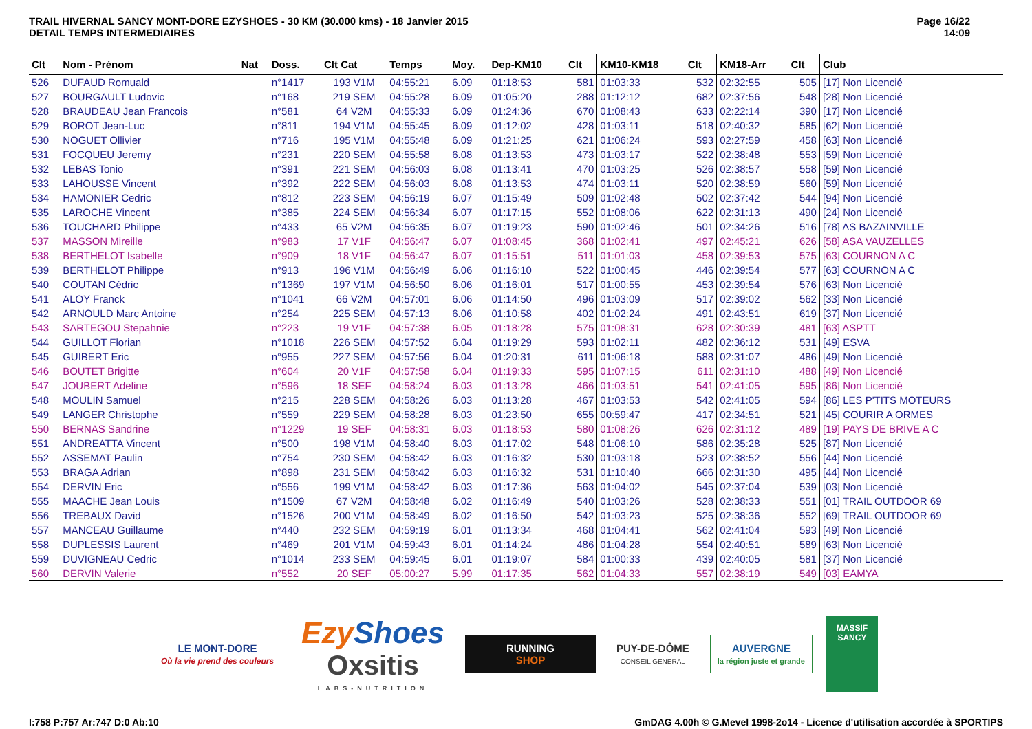TRAIL HIVERNAL SANCY MONT-DORE EZYSHOES - 30 KM (30.000 kms) - 18 Janvier 2015
DETAIL TEMPS INTERMEDIAIRES
Page 16/22
14:09
| Clt | Nom - Prénom | Nat | Doss. | Clt Cat | Temps | Moy. | Dep-KM10 | Clt | KM10-KM18 | Clt | KM18-Arr | Clt | Club |
| --- | --- | --- | --- | --- | --- | --- | --- | --- | --- | --- | --- | --- | --- |
| 526 | DUFAUD Romuald | | n°1417 | 193 V1M | 04:55:21 | 6.09 | 01:18:53 | 581 | 01:03:33 | 532 | 02:32:55 | 505 | [17] Non Licencié |
| 527 | BOURGAULT Ludovic | | n°168 | 219 SEM | 04:55:28 | 6.09 | 01:05:20 | 288 | 01:12:12 | 682 | 02:37:56 | 548 | [28] Non Licencié |
| 528 | BRAUDEAU Jean Francois | | n°581 | 64 V2M | 04:55:33 | 6.09 | 01:24:36 | 670 | 01:08:43 | 633 | 02:22:14 | 390 | [17] Non Licencié |
| 529 | BOROT Jean-Luc | | n°811 | 194 V1M | 04:55:45 | 6.09 | 01:12:02 | 428 | 01:03:11 | 518 | 02:40:32 | 585 | [62] Non Licencié |
| 530 | NOGUET Ollivier | | n°716 | 195 V1M | 04:55:48 | 6.09 | 01:21:25 | 621 | 01:06:24 | 593 | 02:27:59 | 458 | [63] Non Licencié |
| 531 | FOCQUEU Jeremy | | n°231 | 220 SEM | 04:55:58 | 6.08 | 01:13:53 | 473 | 01:03:17 | 522 | 02:38:48 | 553 | [59] Non Licencié |
| 532 | LEBAS Tonio | | n°391 | 221 SEM | 04:56:03 | 6.08 | 01:13:41 | 470 | 01:03:25 | 526 | 02:38:57 | 558 | [59] Non Licencié |
| 533 | LAHOUSSE Vincent | | n°392 | 222 SEM | 04:56:03 | 6.08 | 01:13:53 | 474 | 01:03:11 | 520 | 02:38:59 | 560 | [59] Non Licencié |
| 534 | HAMONIER Cedric | | n°812 | 223 SEM | 04:56:19 | 6.07 | 01:15:49 | 509 | 01:02:48 | 502 | 02:37:42 | 544 | [94] Non Licencié |
| 535 | LAROCHE Vincent | | n°385 | 224 SEM | 04:56:34 | 6.07 | 01:17:15 | 552 | 01:08:06 | 622 | 02:31:13 | 490 | [24] Non Licencié |
| 536 | TOUCHARD Philippe | | n°433 | 65 V2M | 04:56:35 | 6.07 | 01:19:23 | 590 | 01:02:46 | 501 | 02:34:26 | 516 | [78] AS BAZAINVILLE |
| 537 | MASSON Mireille | | n°983 | 17 V1F | 04:56:47 | 6.07 | 01:08:45 | 368 | 01:02:41 | 497 | 02:45:21 | 626 | [58] ASA VAUZELLES |
| 538 | BERTHELOT Isabelle | | n°909 | 18 V1F | 04:56:47 | 6.07 | 01:15:51 | 511 | 01:01:03 | 458 | 02:39:53 | 575 | [63] COURNON A C |
| 539 | BERTHELOT Philippe | | n°913 | 196 V1M | 04:56:49 | 6.06 | 01:16:10 | 522 | 01:00:45 | 446 | 02:39:54 | 577 | [63] COURNON A C |
| 540 | COUTAN Cédric | | n°1369 | 197 V1M | 04:56:50 | 6.06 | 01:16:01 | 517 | 01:00:55 | 453 | 02:39:54 | 576 | [63] Non Licencié |
| 541 | ALOY Franck | | n°1041 | 66 V2M | 04:57:01 | 6.06 | 01:14:50 | 496 | 01:03:09 | 517 | 02:39:02 | 562 | [33] Non Licencié |
| 542 | ARNOULD Marc Antoine | | n°254 | 225 SEM | 04:57:13 | 6.06 | 01:10:58 | 402 | 01:02:24 | 491 | 02:43:51 | 619 | [37] Non Licencié |
| 543 | SARTEGOU Stepahnie | | n°223 | 19 V1F | 04:57:38 | 6.05 | 01:18:28 | 575 | 01:08:31 | 628 | 02:30:39 | 481 | [63] ASPTT |
| 544 | GUILLOT Florian | | n°1018 | 226 SEM | 04:57:52 | 6.04 | 01:19:29 | 593 | 01:02:11 | 482 | 02:36:12 | 531 | [49] ESVA |
| 545 | GUIBERT Eric | | n°955 | 227 SEM | 04:57:56 | 6.04 | 01:20:31 | 611 | 01:06:18 | 588 | 02:31:07 | 486 | [49] Non Licencié |
| 546 | BOUTET Brigitte | | n°604 | 20 V1F | 04:57:58 | 6.04 | 01:19:33 | 595 | 01:07:15 | 611 | 02:31:10 | 488 | [49] Non Licencié |
| 547 | JOUBERT Adeline | | n°596 | 18 SEF | 04:58:24 | 6.03 | 01:13:28 | 466 | 01:03:51 | 541 | 02:41:05 | 595 | [86] Non Licencié |
| 548 | MOULIN Samuel | | n°215 | 228 SEM | 04:58:26 | 6.03 | 01:13:28 | 467 | 01:03:53 | 542 | 02:41:05 | 594 | [86] LES P'TITS MOTEURS |
| 549 | LANGER Christophe | | n°559 | 229 SEM | 04:58:28 | 6.03 | 01:23:50 | 655 | 00:59:47 | 417 | 02:34:51 | 521 | [45] COURIR A ORMES |
| 550 | BERNAS Sandrine | | n°1229 | 19 SEF | 04:58:31 | 6.03 | 01:18:53 | 580 | 01:08:26 | 626 | 02:31:12 | 489 | [19] PAYS DE BRIVE A C |
| 551 | ANDREATTA Vincent | | n°500 | 198 V1M | 04:58:40 | 6.03 | 01:17:02 | 548 | 01:06:10 | 586 | 02:35:28 | 525 | [87] Non Licencié |
| 552 | ASSEMAT Paulin | | n°754 | 230 SEM | 04:58:42 | 6.03 | 01:16:32 | 530 | 01:03:18 | 523 | 02:38:52 | 556 | [44] Non Licencié |
| 553 | BRAGA Adrian | | n°898 | 231 SEM | 04:58:42 | 6.03 | 01:16:32 | 531 | 01:10:40 | 666 | 02:31:30 | 495 | [44] Non Licencié |
| 554 | DERVIN Eric | | n°556 | 199 V1M | 04:58:42 | 6.03 | 01:17:36 | 563 | 01:04:02 | 545 | 02:37:04 | 539 | [03] Non Licencié |
| 555 | MAACHE Jean Louis | | n°1509 | 67 V2M | 04:58:48 | 6.02 | 01:16:49 | 540 | 01:03:26 | 528 | 02:38:33 | 551 | [01] TRAIL OUTDOOR 69 |
| 556 | TREBAUX David | | n°1526 | 200 V1M | 04:58:49 | 6.02 | 01:16:50 | 542 | 01:03:23 | 525 | 02:38:36 | 552 | [69] TRAIL OUTDOOR 69 |
| 557 | MANCEAU Guillaume | | n°440 | 232 SEM | 04:59:19 | 6.01 | 01:13:34 | 468 | 01:04:41 | 562 | 02:41:04 | 593 | [49] Non Licencié |
| 558 | DUPLESSIS Laurent | | n°469 | 201 V1M | 04:59:43 | 6.01 | 01:14:24 | 486 | 01:04:28 | 554 | 02:40:51 | 589 | [63] Non Licencié |
| 559 | DUVIGNEAU Cedric | | n°1014 | 233 SEM | 04:59:45 | 6.01 | 01:19:07 | 584 | 01:00:33 | 439 | 02:40:05 | 581 | [37] Non Licencié |
| 560 | DERVIN Valerie | | n°552 | 20 SEF | 05:00:27 | 5.99 | 01:17:35 | 562 | 01:04:33 | 557 | 02:38:19 | 549 | [03] EAMYA |
LE MONT-DORE
Où la vie prend des couleurs
Ezy Shoes
Oxsitis
LABS-NUTRITION
RUNNING
SHOP
PUY-DE-DÔME
CONSEIL GENERAL
AUVERGNE
la région juste et grande
MASSIF
SANCY
I:758 P:757 Ar:747 D:0 Ab:10 GmDAG 4.00h © G.Mevel 1998-2o14 - Licence d'utilisation accordée à SPORTIPS